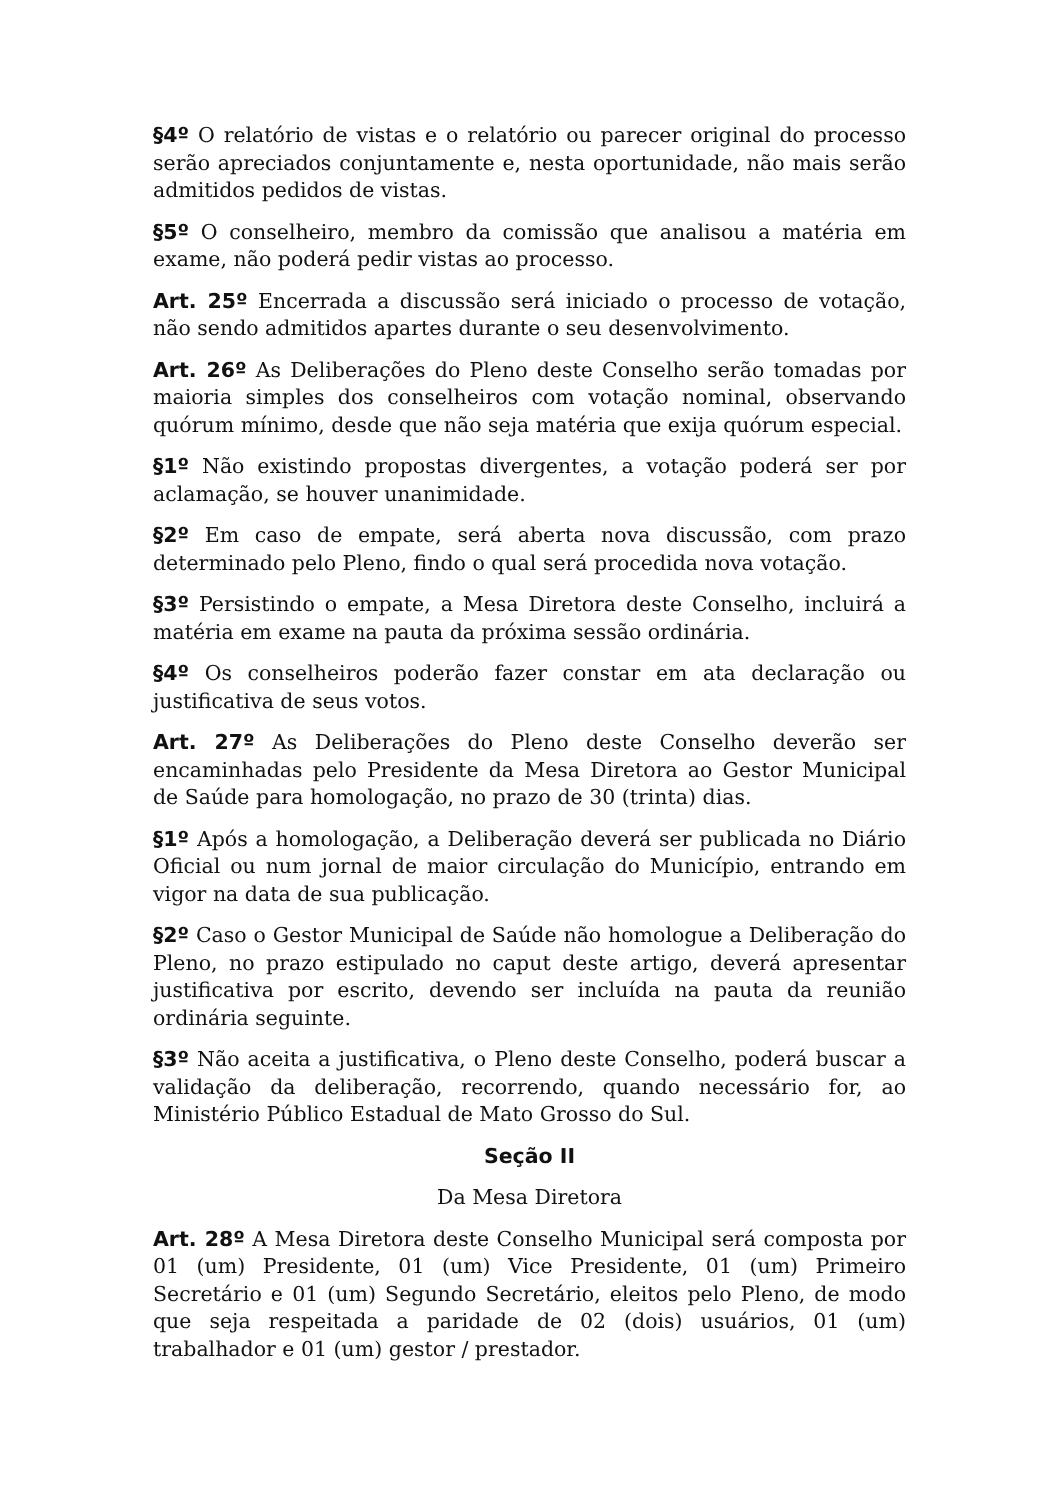§4º O relatório de vistas e o relatório ou parecer original do processo serão apreciados conjuntamente e, nesta oportunidade, não mais serão admitidos pedidos de vistas.
§5º O conselheiro, membro da comissão que analisou a matéria em exame, não poderá pedir vistas ao processo.
Art. 25º Encerrada a discussão será iniciado o processo de votação, não sendo admitidos apartes durante o seu desenvolvimento.
Art. 26º As Deliberações do Pleno deste Conselho serão tomadas por maioria simples dos conselheiros com votação nominal, observando quórum mínimo, desde que não seja matéria que exija quórum especial.
§1º Não existindo propostas divergentes, a votação poderá ser por aclamação, se houver unanimidade.
§2º Em caso de empate, será aberta nova discussão, com prazo determinado pelo Pleno, findo o qual será procedida nova votação.
§3º Persistindo o empate, a Mesa Diretora deste Conselho, incluirá a matéria em exame na pauta da próxima sessão ordinária.
§4º Os conselheiros poderão fazer constar em ata declaração ou justificativa de seus votos.
Art. 27º As Deliberações do Pleno deste Conselho deverão ser encaminhadas pelo Presidente da Mesa Diretora ao Gestor Municipal de Saúde para homologação, no prazo de 30 (trinta) dias.
§1º Após a homologação, a Deliberação deverá ser publicada no Diário Oficial ou num jornal de maior circulação do Município, entrando em vigor na data de sua publicação.
§2º Caso o Gestor Municipal de Saúde não homologue a Deliberação do Pleno, no prazo estipulado no caput deste artigo, deverá apresentar justificativa por escrito, devendo ser incluída na pauta da reunião ordinária seguinte.
§3º Não aceita a justificativa, o Pleno deste Conselho, poderá buscar a validação da deliberação, recorrendo, quando necessário for, ao Ministério Público Estadual de Mato Grosso do Sul.
Seção II
Da Mesa Diretora
Art. 28º A Mesa Diretora deste Conselho Municipal será composta por 01 (um) Presidente, 01 (um) Vice Presidente, 01 (um) Primeiro Secretário e 01 (um) Segundo Secretário, eleitos pelo Pleno, de modo que seja respeitada a paridade de 02 (dois) usuários, 01 (um) trabalhador e 01 (um) gestor / prestador.